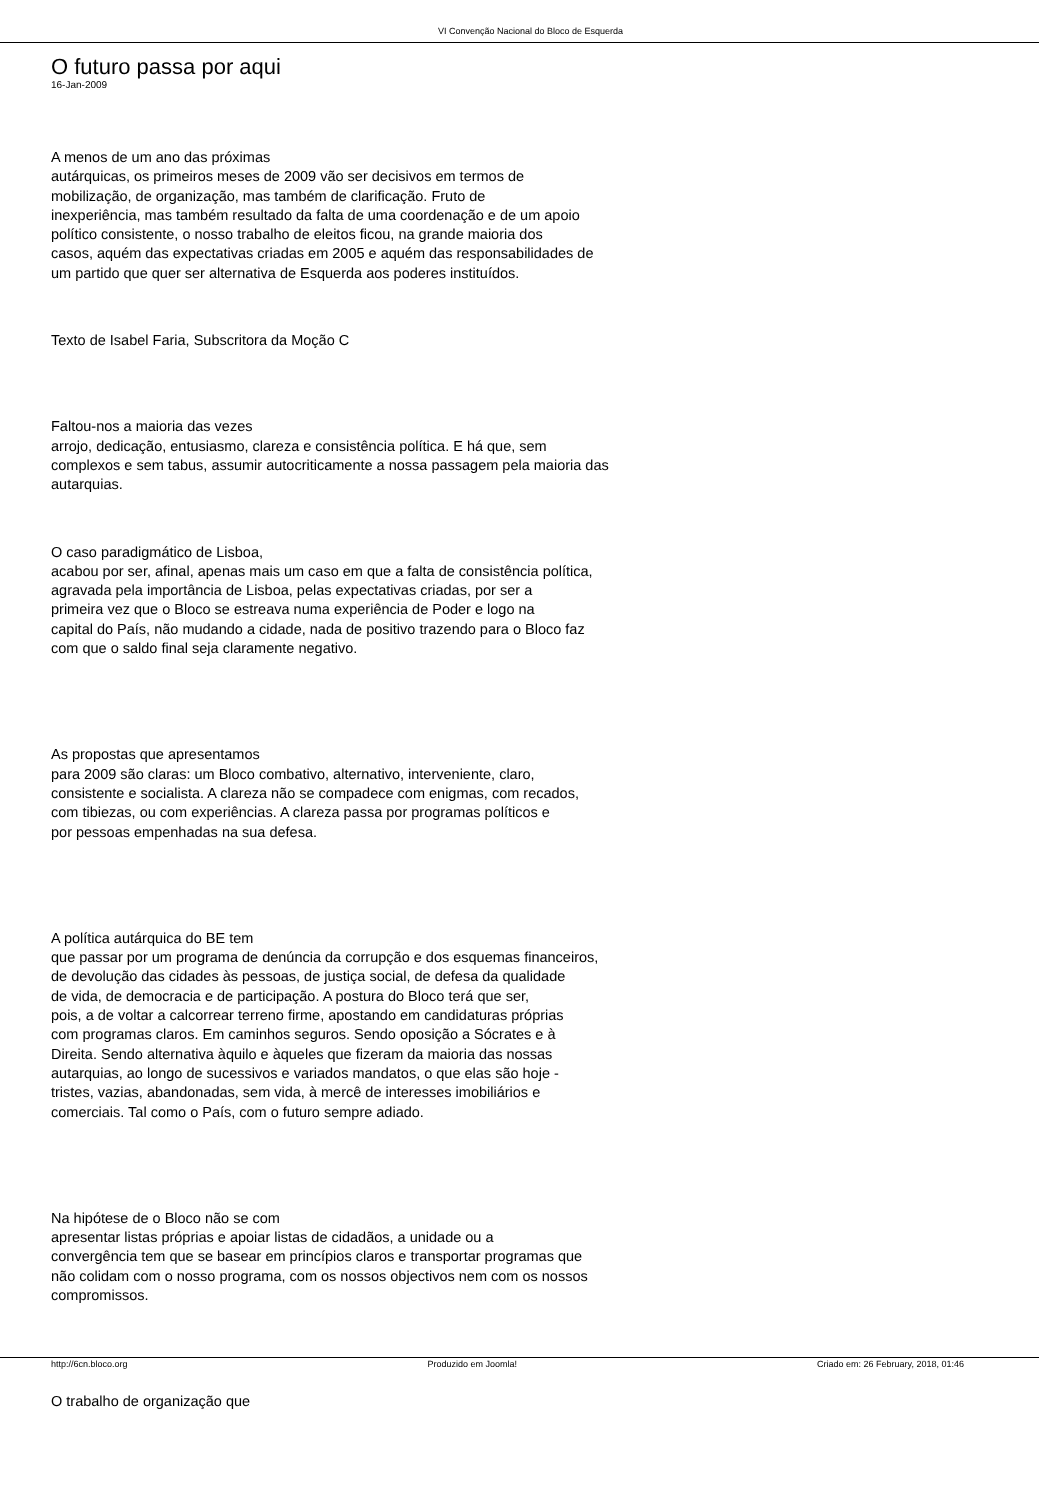VI Convenção Nacional do Bloco de Esquerda
O futuro passa por aqui
16-Jan-2009
A menos de um ano das próximas
autárquicas, os primeiros meses de 2009 vão ser decisivos em termos de
mobilização, de organização, mas também de clarificação. Fruto de
inexperiência, mas também resultado da falta de uma coordenação e de um apoio
político consistente, o nosso trabalho de eleitos ficou, na grande maioria dos
casos, aquém das expectativas criadas em 2005 e aquém das responsabilidades de
um partido que quer ser alternativa de Esquerda aos poderes instituídos.
Texto de Isabel Faria, Subscritora da Moção C
Faltou-nos a maioria das vezes
arrojo, dedicação, entusiasmo, clareza e consistência política. E há que, sem
complexos e sem tabus, assumir autocriticamente a nossa passagem pela maioria das
autarquias.
O caso paradigmático de Lisboa,
acabou por ser, afinal, apenas mais um caso em que a falta de consistência política,
agravada pela importância de Lisboa, pelas expectativas criadas, por ser a
primeira vez que o Bloco se estreava numa experiência de Poder e logo na
capital do País, não mudando a cidade, nada de positivo trazendo para o Bloco faz
com que o saldo final seja claramente negativo.
As propostas que apresentamos
para 2009 são claras: um Bloco combativo, alternativo, interveniente, claro,
consistente e socialista. A clareza não se compadece com enigmas, com recados,
com tibiezas, ou com experiências. A clareza passa por programas políticos e
por pessoas empenhadas na sua defesa.
A política autárquica do BE tem
que passar por um programa de denúncia da corrupção e dos esquemas financeiros,
de devolução das cidades às pessoas, de justiça social, de defesa da qualidade
de vida, de democracia e de participação. A postura do Bloco terá que ser,
pois, a de voltar a calcorrear terreno firme, apostando em candidaturas próprias
com programas claros. Em caminhos seguros. Sendo oposição a Sócrates e à
Direita. Sendo alternativa àquilo e àqueles que fizeram da maioria das nossas
autarquias, ao longo de sucessivos e variados mandatos, o que elas são hoje -
tristes, vazias, abandonadas, sem vida, à mercê de interesses imobiliários e
comerciais. Tal como o País, com o futuro sempre adiado.
Na hipótese de o Bloco não se com
apresentar listas próprias e apoiar listas de cidadãos, a unidade ou a
convergência tem que se basear em princípios claros e transportar programas que
não colidam com o nosso programa, com os nossos objectivos nem com os nossos
compromissos.
O trabalho de organização que
http://6cn.bloco.org Produzido em Joomla! Criado em: 26 February, 2018, 01:46